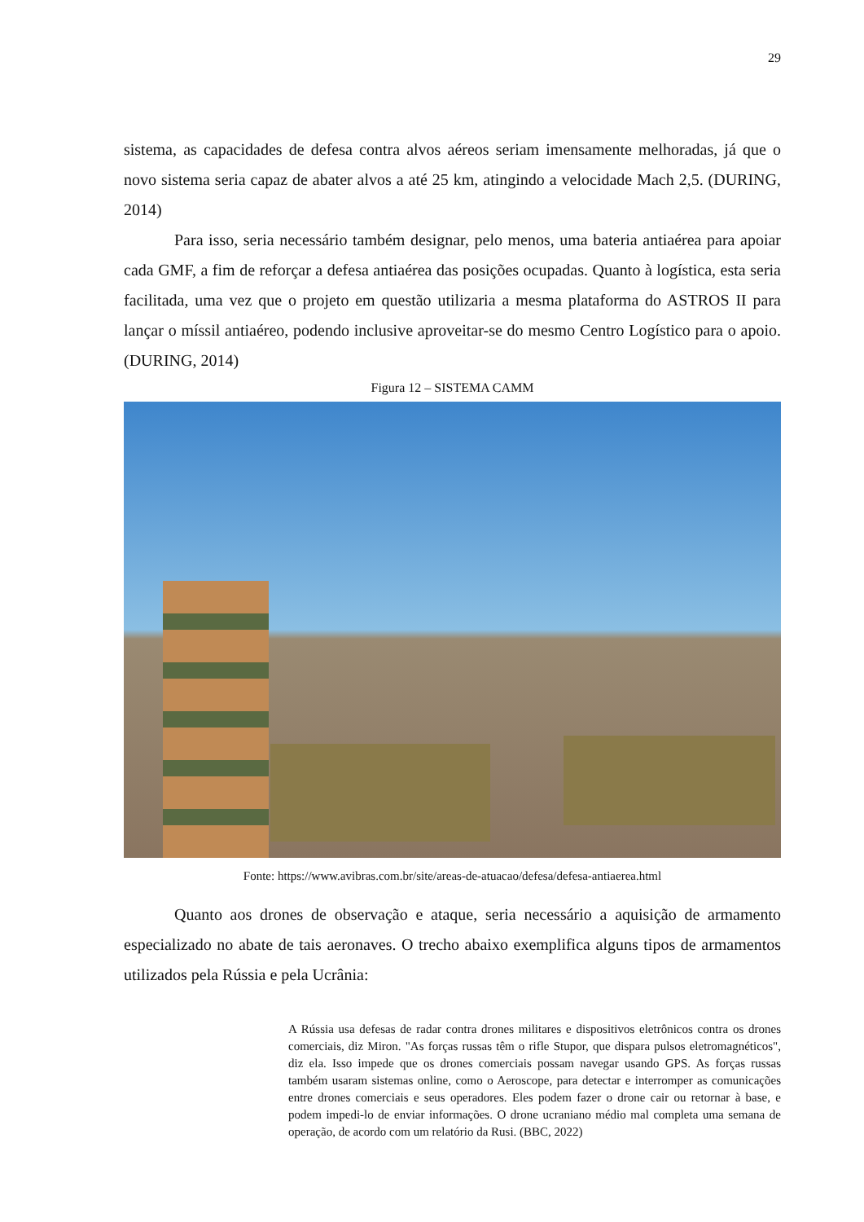29
sistema, as capacidades de defesa contra alvos aéreos seriam imensamente melhoradas, já que o novo sistema seria capaz de abater alvos a até 25 km, atingindo a velocidade Mach 2,5. (DURING, 2014)
Para isso, seria necessário também designar, pelo menos, uma bateria antiaérea para apoiar cada GMF, a fim de reforçar a defesa antiaérea das posições ocupadas. Quanto à logística, esta seria facilitada, uma vez que o projeto em questão utilizaria a mesma plataforma do ASTROS II para lançar o míssil antiaéreo, podendo inclusive aproveitar-se do mesmo Centro Logístico para o apoio. (DURING, 2014)
Figura 12 – SISTEMA CAMM
Fonte: https://www.avibras.com.br/site/areas-de-atuacao/defesa/defesa-antiaerea.html
Quanto aos drones de observação e ataque, seria necessário a aquisição de armamento especializado no abate de tais aeronaves. O trecho abaixo exemplifica alguns tipos de armamentos utilizados pela Rússia e pela Ucrânia:
A Rússia usa defesas de radar contra drones militares e dispositivos eletrônicos contra os drones comerciais, diz Miron. "As forças russas têm o rifle Stupor, que dispara pulsos eletromagnéticos", diz ela. Isso impede que os drones comerciais possam navegar usando GPS. As forças russas também usaram sistemas online, como o Aeroscope, para detectar e interromper as comunicações entre drones comerciais e seus operadores. Eles podem fazer o drone cair ou retornar à base, e podem impedi-lo de enviar informações. O drone ucraniano médio mal completa uma semana de operação, de acordo com um relatório da Rusi. (BBC, 2022)